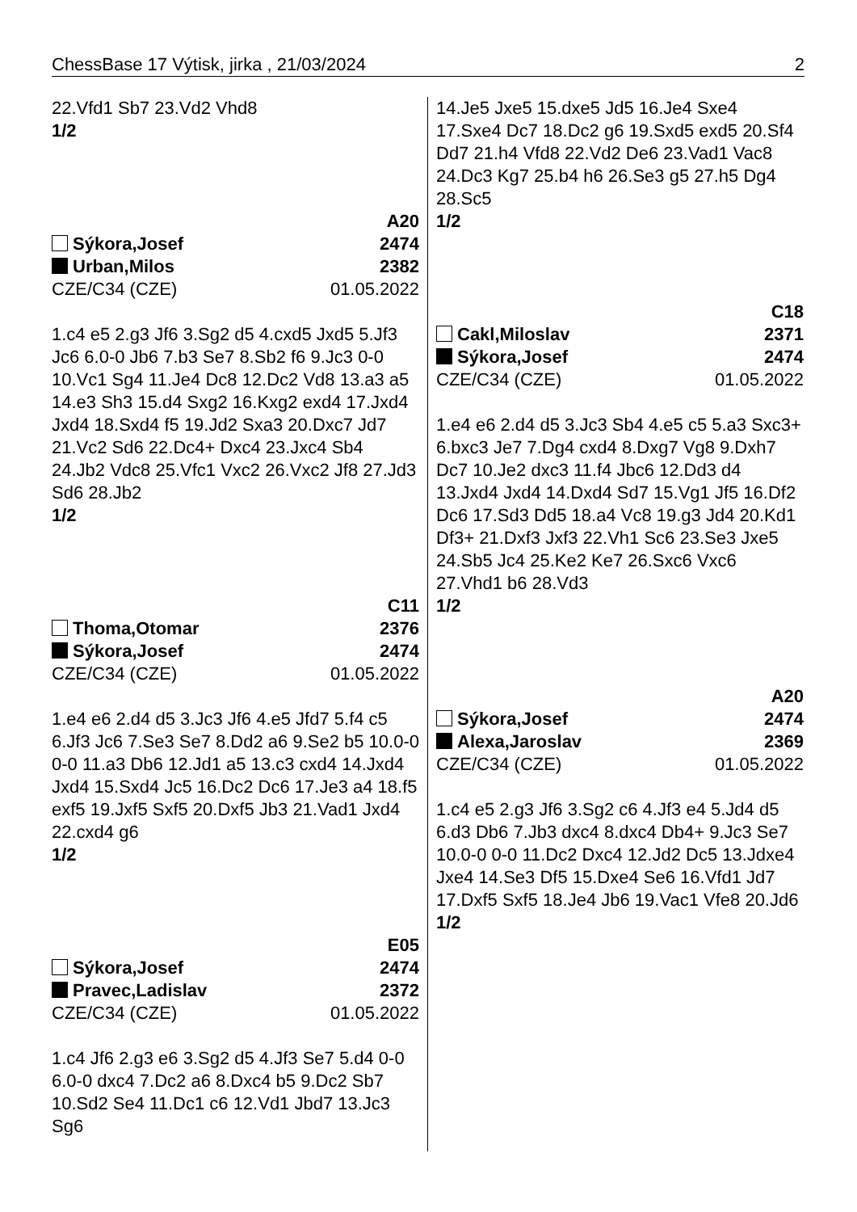ChessBase 17 Výtisk, jirka , 21/03/2024 2
22.Vfd1 Sb7 23.Vd2 Vhd8
1/2
A20
Sýkora,Josef 2474
Urban,Milos 2382
CZE/C34 (CZE) 01.05.2022
1.c4 e5 2.g3 Jf6 3.Sg2 d5 4.cxd5 Jxd5 5.Jf3 Jc6 6.0-0 Jb6 7.b3 Se7 8.Sb2 f6 9.Jc3 0-0 10.Vc1 Sg4 11.Je4 Dc8 12.Dc2 Vd8 13.a3 a5 14.e3 Sh3 15.d4 Sxg2 16.Kxg2 exd4 17.Jxd4 Jxd4 18.Sxd4 f5 19.Jd2 Sxa3 20.Dxc7 Jd7 21.Vc2 Sd6 22.Dc4+ Dxc4 23.Jxc4 Sb4 24.Jb2 Vdc8 25.Vfc1 Vxc2 26.Vxc2 Jf8 27.Jd3 Sd6 28.Jb2
1/2
C11
Thoma,Otomar 2376
Sýkora,Josef 2474
CZE/C34 (CZE) 01.05.2022
1.e4 e6 2.d4 d5 3.Jc3 Jf6 4.e5 Jfd7 5.f4 c5 6.Jf3 Jc6 7.Se3 Se7 8.Dd2 a6 9.Se2 b5 10.0-0 0-0 11.a3 Db6 12.Jd1 a5 13.c3 cxd4 14.Jxd4 Jxd4 15.Sxd4 Jc5 16.Dc2 Dc6 17.Je3 a4 18.f5 exf5 19.Jxf5 Sxf5 20.Dxf5 Jb3 21.Vad1 Jxd4 22.cxd4 g6
1/2
E05
Sýkora,Josef 2474
Pravec,Ladislav 2372
CZE/C34 (CZE) 01.05.2022
1.c4 Jf6 2.g3 e6 3.Sg2 d5 4.Jf3 Se7 5.d4 0-0 6.0-0 dxc4 7.Dc2 a6 8.Dxc4 b5 9.Dc2 Sb7 10.Sd2 Se4 11.Dc1 c6 12.Vd1 Jbd7 13.Jc3 Sg6
14.Je5 Jxe5 15.dxe5 Jd5 16.Je4 Sxe4 17.Sxe4 Dc7 18.Dc2 g6 19.Sxd5 exd5 20.Sf4 Dd7 21.h4 Vfd8 22.Vd2 De6 23.Vad1 Vac8 24.Dc3 Kg7 25.b4 h6 26.Se3 g5 27.h5 Dg4 28.Sc5
1/2
C18
Cakl,Miloslav 2371
Sýkora,Josef 2474
CZE/C34 (CZE) 01.05.2022
1.e4 e6 2.d4 d5 3.Jc3 Sb4 4.e5 c5 5.a3 Sxc3+ 6.bxc3 Je7 7.Dg4 cxd4 8.Dxg7 Vg8 9.Dxh7 Dc7 10.Je2 dxc3 11.f4 Jbc6 12.Dd3 d4 13.Jxd4 Jxd4 14.Dxd4 Sd7 15.Vg1 Jf5 16.Df2 Dc6 17.Sd3 Dd5 18.a4 Vc8 19.g3 Jd4 20.Kd1 Df3+ 21.Dxf3 Jxf3 22.Vh1 Sc6 23.Se3 Jxe5 24.Sb5 Jc4 25.Ke2 Ke7 26.Sxc6 Vxc6 27.Vhd1 b6 28.Vd3
1/2
A20
Sýkora,Josef 2474
Alexa,Jaroslav 2369
CZE/C34 (CZE) 01.05.2022
1.c4 e5 2.g3 Jf6 3.Sg2 c6 4.Jf3 e4 5.Jd4 d5 6.d3 Db6 7.Jb3 dxc4 8.dxc4 Db4+ 9.Jc3 Se7 10.0-0 0-0 11.Dc2 Dxc4 12.Jd2 Dc5 13.Jdxe4 Jxe4 14.Se3 Df5 15.Dxe4 Se6 16.Vfd1 Jd7 17.Dxf5 Sxf5 18.Je4 Jb6 19.Vac1 Vfe8 20.Jd6
1/2